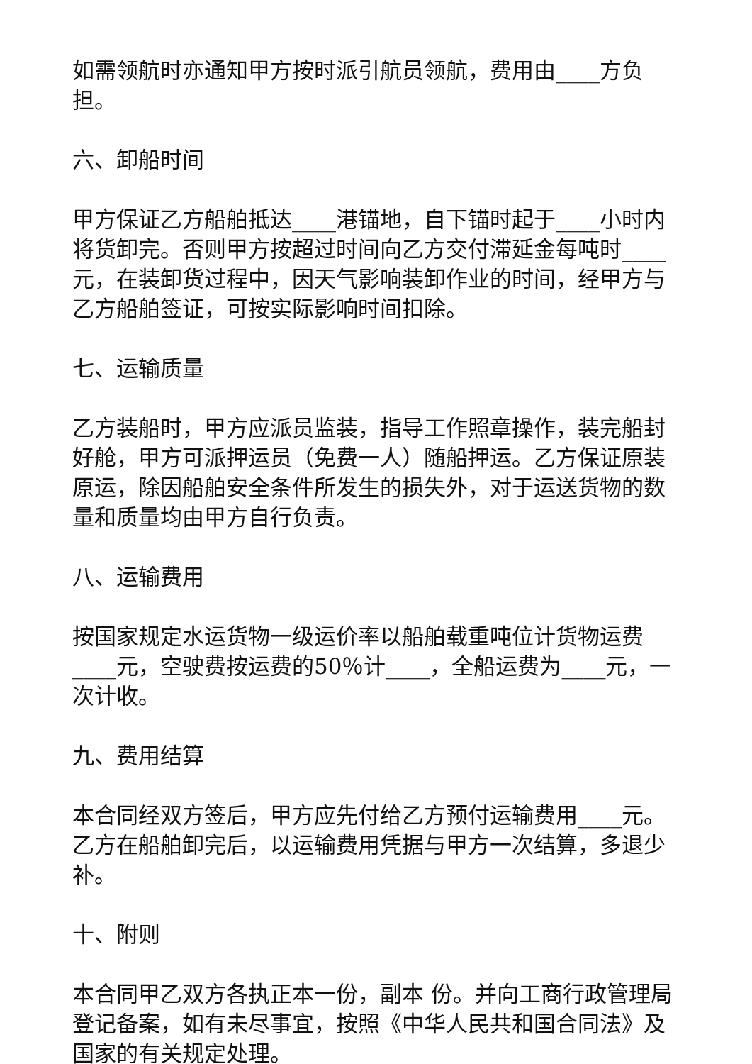如需领航时亦通知甲方按时派引航员领航，费用由____方负担。
六、卸船时间
甲方保证乙方船舶抵达____港锚地，自下锚时起于____小时内将货卸完。否则甲方按超过时间向乙方交付滞延金每吨时____ 元，在装卸货过程中，因天气影响装卸作业的时间，经甲方与乙方船舶签证，可按实际影响时间扣除。
七、运输质量
乙方装船时，甲方应派员监装，指导工作照章操作，装完船封好舱，甲方可派押运员（免费一人）随船押运。乙方保证原装原运，除因船舶安全条件所发生的损失外，对于运送货物的数量和质量均由甲方自行负责。
八、运输费用
按国家规定水运货物一级运价率以船舶载重吨位计货物运费____元，空驶费按运费的50％计____，全船运费为____元，一次计收。
九、费用结算
本合同经双方签后，甲方应先付给乙方预付运输费用____元。乙方在船舶卸完后，以运输费用凭据与甲方一次结算，多退少补。
十、附则
本合同甲乙双方各执正本一份，副本 份。并向工商行政管理局登记备案，如有未尽事宜，按照《中华人民共和国合同法》及国家的有关规定处理。